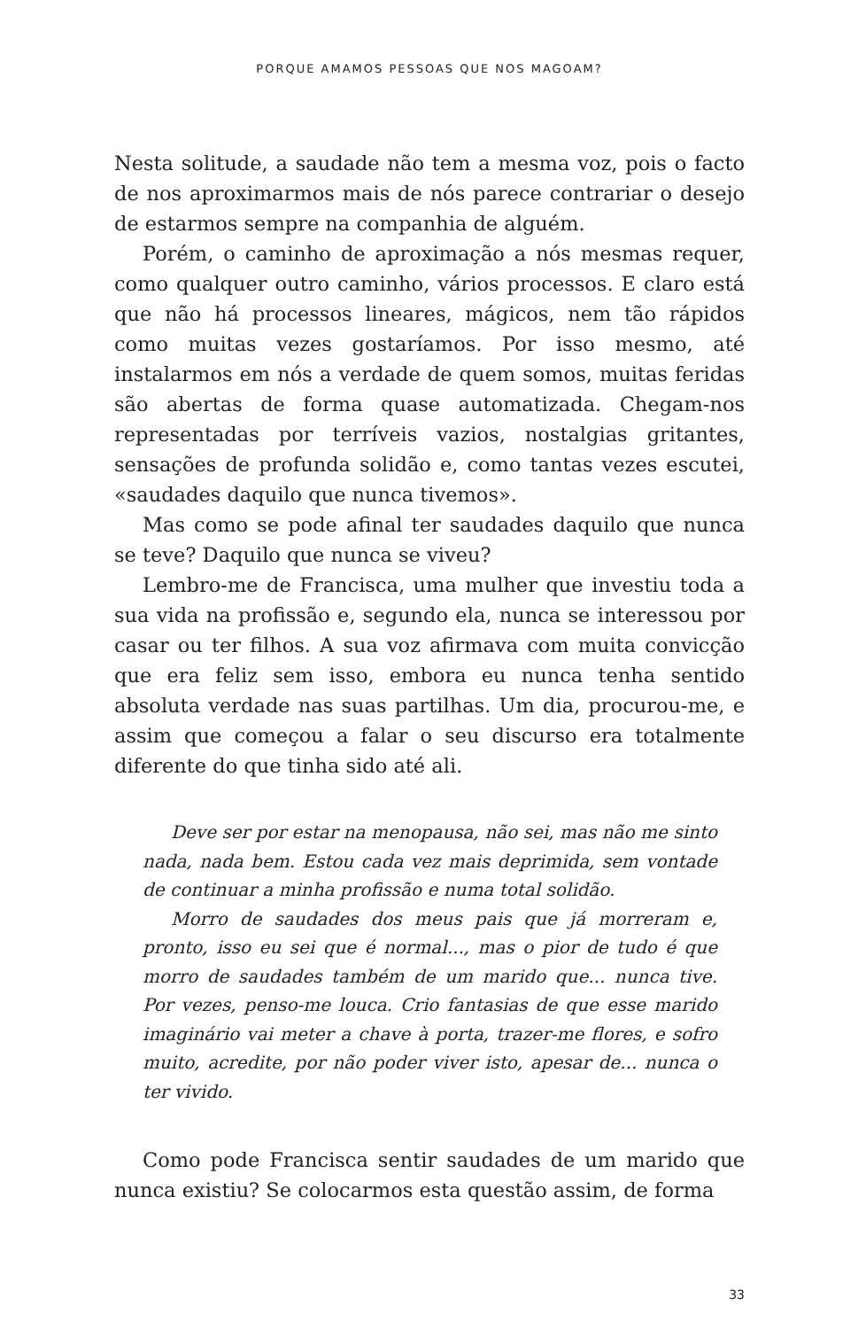PORQUE AMAMOS PESSOAS QUE NOS MAGOAM?
Nesta solitude, a saudade não tem a mesma voz, pois o facto de nos aproximarmos mais de nós parece contrariar o desejo de estarmos sempre na companhia de alguém.
Porém, o caminho de aproximação a nós mesmas requer, como qualquer outro caminho, vários processos. E claro está que não há processos lineares, mágicos, nem tão rápidos como muitas vezes gostaríamos. Por isso mesmo, até instalarmos em nós a verdade de quem somos, muitas feridas são abertas de forma quase automatizada. Chegam-nos representadas por terríveis vazios, nostalgias gritantes, sensações de profunda solidão e, como tantas vezes escutei, «saudades daquilo que nunca tivemos».
Mas como se pode afinal ter saudades daquilo que nunca se teve? Daquilo que nunca se viveu?
Lembro-me de Francisca, uma mulher que investiu toda a sua vida na profissão e, segundo ela, nunca se interessou por casar ou ter filhos. A sua voz afirmava com muita convicção que era feliz sem isso, embora eu nunca tenha sentido absoluta verdade nas suas partilhas. Um dia, procurou-me, e assim que começou a falar o seu discurso era totalmente diferente do que tinha sido até ali.
Deve ser por estar na menopausa, não sei, mas não me sinto nada, nada bem. Estou cada vez mais deprimida, sem vontade de continuar a minha profissão e numa total solidão.
Morro de saudades dos meus pais que já morreram e, pronto, isso eu sei que é normal..., mas o pior de tudo é que morro de saudades também de um marido que... nunca tive. Por vezes, penso-me louca. Crio fantasias de que esse marido imaginário vai meter a chave à porta, trazer-me flores, e sofro muito, acredite, por não poder viver isto, apesar de... nunca o ter vivido.
Como pode Francisca sentir saudades de um marido que nunca existiu? Se colocarmos esta questão assim, de forma
33